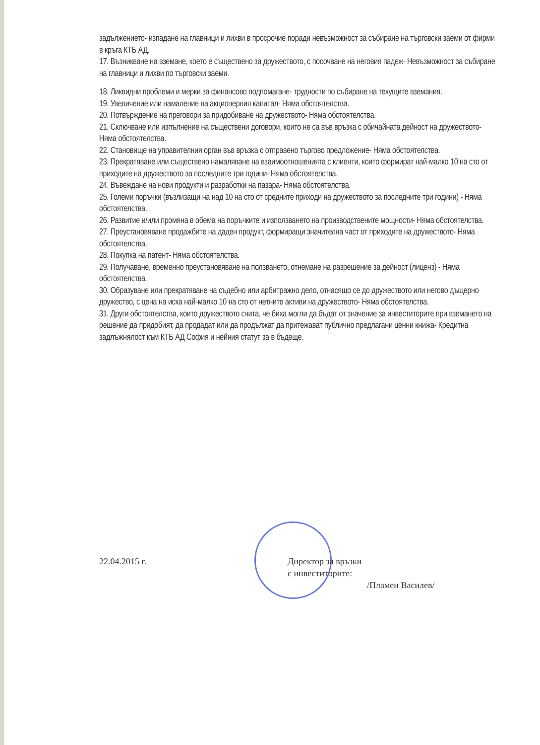задължението- изпадане на главници и лихви в просрочие поради невъзможност за събиране на търговски заеми от фирми в кръга КТБ АД.
17. Възникване на вземане, което е съществено за дружеството, с посочване на неговия падеж- Невъзможност за събиране на главници и лихви по търговски заеми.
18. Ликвидни проблеми и мерки за финансово подпомагане- трудности по събиране на текущите вземания.
19. Увеличение или намаление на акционерния капитал- Няма обстоятелства.
20. Потвърждение на преговори за придобиване на дружеството- Няма обстоятелства.
21. Сключване или изпълнение на съществени договори, които не са във връзка с обичайната дейност на дружеството- Няма обстоятелства.
22. Становище на управителния орган във връзка с отправено търгово предложение- Няма обстоятелства.
23. Прекратяване или съществено намаляване на взаимоотношенията с клиенти, които формират най-малко 10 на сто от приходите на дружеството за последните три години- Няма обстоятелства.
24. Въвеждане на нови продукти и разработки на пазара- Няма обстоятелства.
25. Големи поръчки (възлизащи на над 10 на сто от средните приходи на дружеството за последните три години) - Няма обстоятелства.
26. Развитие и/или промяна в обема на поръчките и използването на производствените мощности- Няма обстоятелства.
27. Преустановяване продажбите на даден продукт, формиращи значителна част от приходите на дружеството- Няма обстоятелства.
28. Покупка на патент- Няма обстоятелства.
29. Получаване, временно преустановяване на ползването, отнемане на разрешение за дейност (лиценз) - Няма обстоятелства.
30. Образуване или прекратяване на съдебно или арбитражно дело, отнасящо се до дружеството или негово дъщерно дружество, с цена на иска най-малко 10 на сто от нетните активи на дружеството- Няма обстоятелства.
31. Други обстоятелства, които дружеството счита, че биха могли да бъдат от значение за инвеститорите при вземането на решение да придобият, да продадат или да продължат да притежават публично предлагани ценни книжа- Кредитна задлъжнялост към КТБ АД София и нейния статут за в бъдеще.
22.04.2015 г. Директор за връзки
с инвеститорите:
/Пламен Василев/